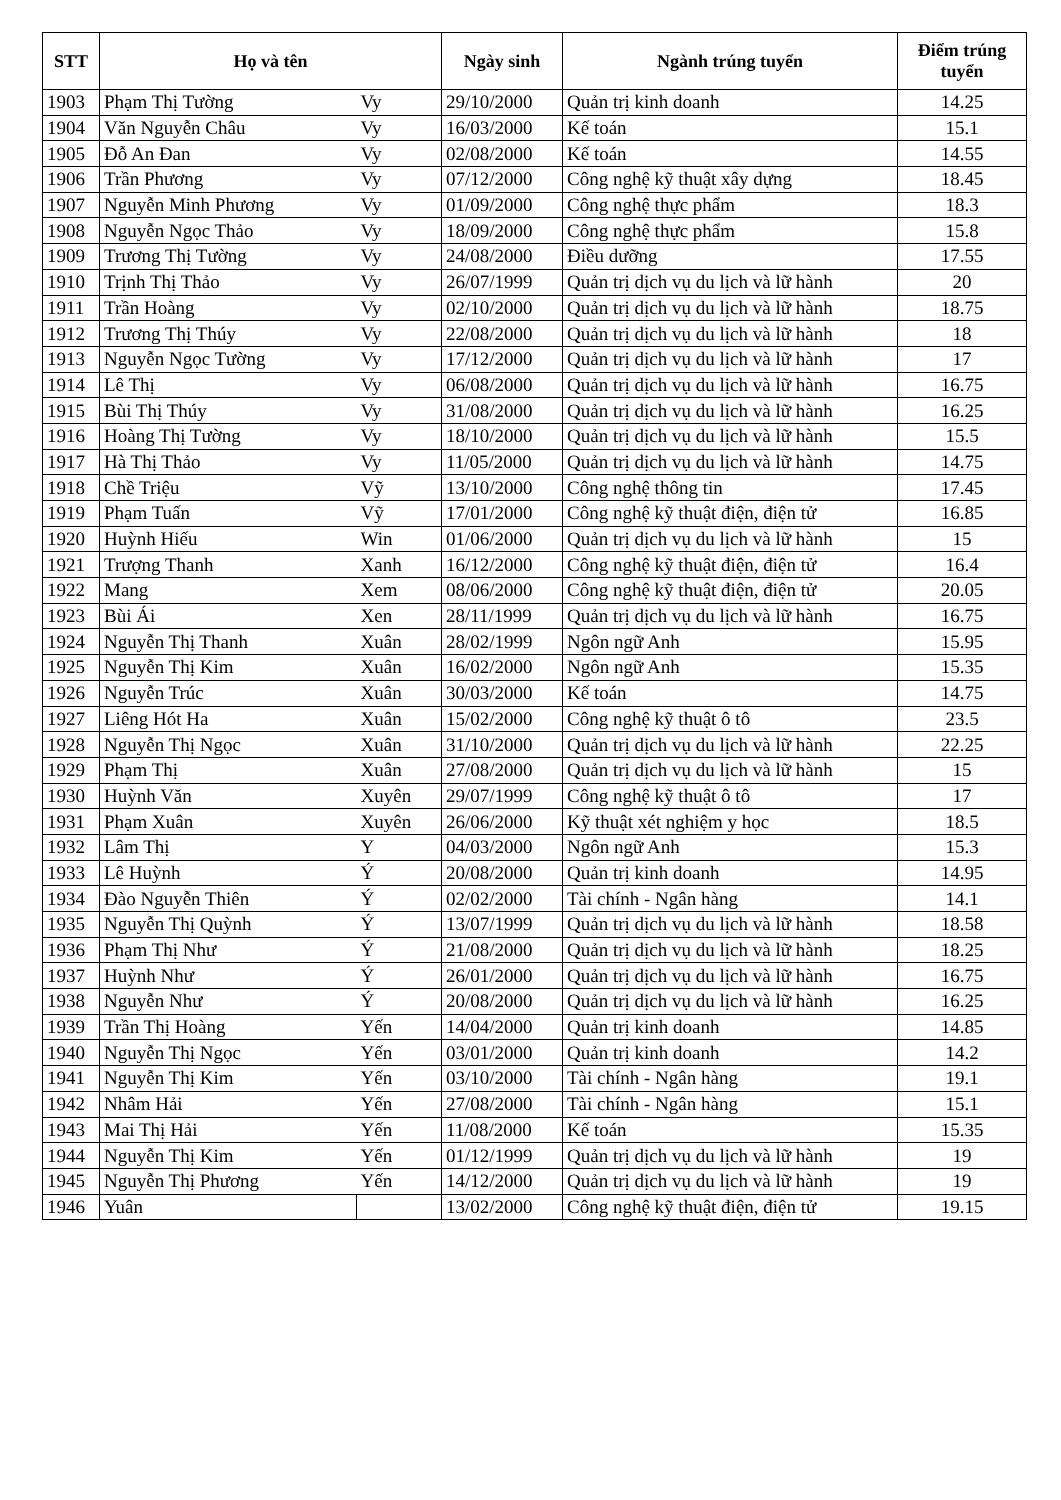| STT | Họ và tên | | Ngày sinh | Ngành trúng tuyển | Điểm trúng tuyển |
| --- | --- | --- | --- | --- | --- |
| 1903 | Phạm Thị Tường | Vy | 29/10/2000 | Quản trị kinh doanh | 14.25 |
| 1904 | Văn Nguyễn Châu | Vy | 16/03/2000 | Kế toán | 15.1 |
| 1905 | Đỗ An Đan | Vy | 02/08/2000 | Kế toán | 14.55 |
| 1906 | Trần Phương | Vy | 07/12/2000 | Công nghệ kỹ thuật xây dựng | 18.45 |
| 1907 | Nguyễn Minh Phương | Vy | 01/09/2000 | Công nghệ thực phẩm | 18.3 |
| 1908 | Nguyễn Ngọc Thảo | Vy | 18/09/2000 | Công nghệ thực phẩm | 15.8 |
| 1909 | Trương Thị Tường | Vy | 24/08/2000 | Điều dưỡng | 17.55 |
| 1910 | Trịnh Thị Thảo | Vy | 26/07/1999 | Quản trị dịch vụ du lịch và lữ hành | 20 |
| 1911 | Trần Hoàng | Vy | 02/10/2000 | Quản trị dịch vụ du lịch và lữ hành | 18.75 |
| 1912 | Trương Thị Thúy | Vy | 22/08/2000 | Quản trị dịch vụ du lịch và lữ hành | 18 |
| 1913 | Nguyễn Ngọc Tường | Vy | 17/12/2000 | Quản trị dịch vụ du lịch và lữ hành | 17 |
| 1914 | Lê Thị | Vy | 06/08/2000 | Quản trị dịch vụ du lịch và lữ hành | 16.75 |
| 1915 | Bùi Thị Thúy | Vy | 31/08/2000 | Quản trị dịch vụ du lịch và lữ hành | 16.25 |
| 1916 | Hoàng Thị Tường | Vy | 18/10/2000 | Quản trị dịch vụ du lịch và lữ hành | 15.5 |
| 1917 | Hà Thị Thảo | Vy | 11/05/2000 | Quản trị dịch vụ du lịch và lữ hành | 14.75 |
| 1918 | Chề Triệu | Vỹ | 13/10/2000 | Công nghệ thông tin | 17.45 |
| 1919 | Phạm Tuấn | Vỹ | 17/01/2000 | Công nghệ kỹ thuật điện, điện tử | 16.85 |
| 1920 | Huỳnh Hiếu | Win | 01/06/2000 | Quản trị dịch vụ du lịch và lữ hành | 15 |
| 1921 | Trượng Thanh | Xanh | 16/12/2000 | Công nghệ kỹ thuật điện, điện tử | 16.4 |
| 1922 | Mang | Xem | 08/06/2000 | Công nghệ kỹ thuật điện, điện tử | 20.05 |
| 1923 | Bùi Ái | Xen | 28/11/1999 | Quản trị dịch vụ du lịch và lữ hành | 16.75 |
| 1924 | Nguyễn Thị Thanh | Xuân | 28/02/1999 | Ngôn ngữ Anh | 15.95 |
| 1925 | Nguyễn Thị Kim | Xuân | 16/02/2000 | Ngôn ngữ Anh | 15.35 |
| 1926 | Nguyễn Trúc | Xuân | 30/03/2000 | Kế toán | 14.75 |
| 1927 | Liêng Hót Ha | Xuân | 15/02/2000 | Công nghệ kỹ thuật ô tô | 23.5 |
| 1928 | Nguyễn Thị Ngọc | Xuân | 31/10/2000 | Quản trị dịch vụ du lịch và lữ hành | 22.25 |
| 1929 | Phạm Thị | Xuân | 27/08/2000 | Quản trị dịch vụ du lịch và lữ hành | 15 |
| 1930 | Huỳnh Văn | Xuyên | 29/07/1999 | Công nghệ kỹ thuật ô tô | 17 |
| 1931 | Phạm Xuân | Xuyên | 26/06/2000 | Kỹ thuật xét nghiệm y học | 18.5 |
| 1932 | Lâm Thị | Y | 04/03/2000 | Ngôn ngữ Anh | 15.3 |
| 1933 | Lê Huỳnh | Ý | 20/08/2000 | Quản trị kinh doanh | 14.95 |
| 1934 | Đào Nguyễn Thiên | Ý | 02/02/2000 | Tài chính - Ngân hàng | 14.1 |
| 1935 | Nguyễn Thị Quỳnh | Ý | 13/07/1999 | Quản trị dịch vụ du lịch và lữ hành | 18.58 |
| 1936 | Phạm Thị Như | Ý | 21/08/2000 | Quản trị dịch vụ du lịch và lữ hành | 18.25 |
| 1937 | Huỳnh Như | Ý | 26/01/2000 | Quản trị dịch vụ du lịch và lữ hành | 16.75 |
| 1938 | Nguyễn Như | Ý | 20/08/2000 | Quản trị dịch vụ du lịch và lữ hành | 16.25 |
| 1939 | Trần Thị Hoàng | Yến | 14/04/2000 | Quản trị kinh doanh | 14.85 |
| 1940 | Nguyễn Thị Ngọc | Yến | 03/01/2000 | Quản trị kinh doanh | 14.2 |
| 1941 | Nguyễn Thị Kim | Yến | 03/10/2000 | Tài chính - Ngân hàng | 19.1 |
| 1942 | Nhâm Hải | Yến | 27/08/2000 | Tài chính - Ngân hàng | 15.1 |
| 1943 | Mai Thị Hải | Yến | 11/08/2000 | Kế toán | 15.35 |
| 1944 | Nguyễn Thị Kim | Yến | 01/12/1999 | Quản trị dịch vụ du lịch và lữ hành | 19 |
| 1945 | Nguyễn Thị Phương | Yến | 14/12/2000 | Quản trị dịch vụ du lịch và lữ hành | 19 |
| 1946 | Yuân | | 13/02/2000 | Công nghệ kỹ thuật điện, điện tử | 19.15 |